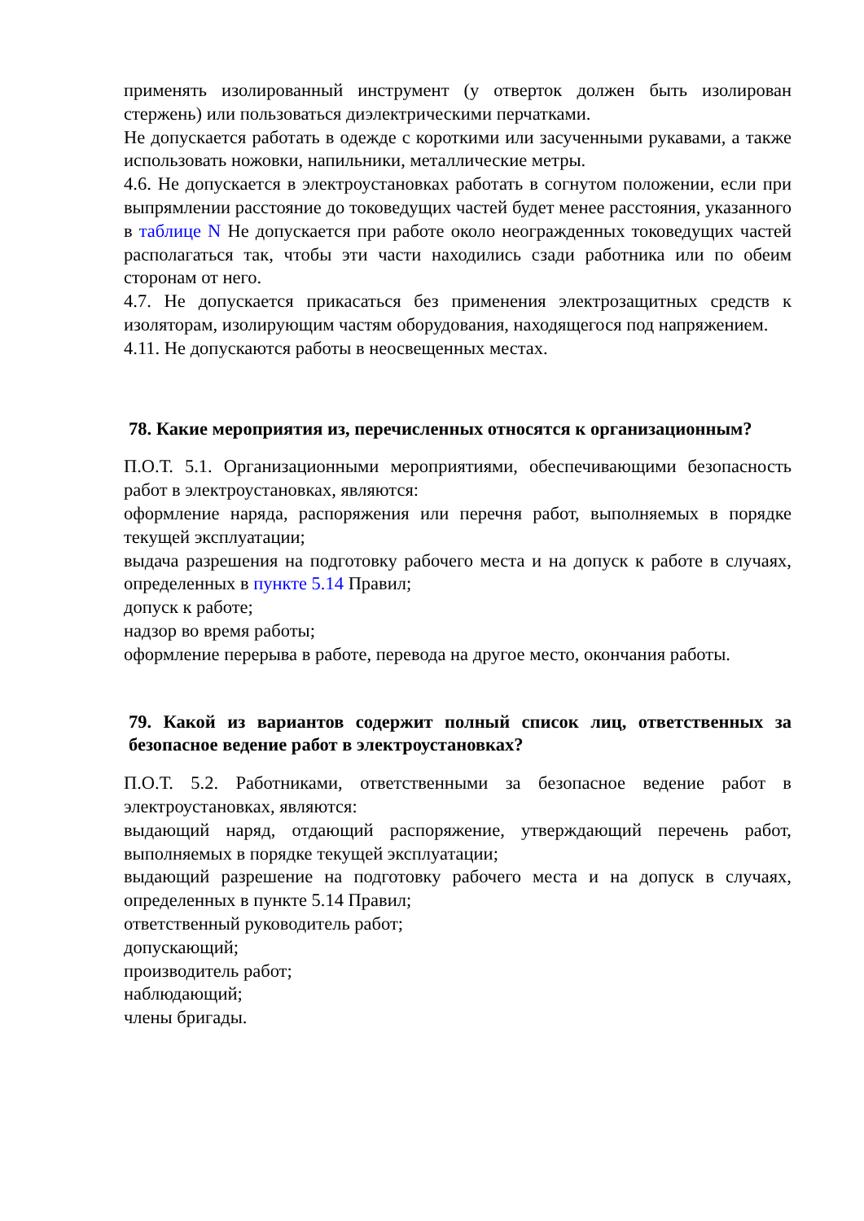применять изолированный инструмент (у отверток должен быть изолирован стержень) или пользоваться диэлектрическими перчатками.
Не допускается работать в одежде с короткими или засученными рукавами, а также использовать ножовки, напильники, металлические метры.
4.6. Не допускается в электроустановках работать в согнутом положении, если при выпрямлении расстояние до токоведущих частей будет менее расстояния, указанного в таблице N Не допускается при работе около неогражденных токоведущих частей располагаться так, чтобы эти части находились сзади работника или по обеим сторонам от него.
4.7. Не допускается прикасаться без применения электрозащитных средств к изоляторам, изолирующим частям оборудования, находящегося под напряжением.
4.11. Не допускаются работы в неосвещенных местах.
78. Какие мероприятия из, перечисленных относятся к организационным?
П.О.Т. 5.1. Организационными мероприятиями, обеспечивающими безопасность работ в электроустановках, являются:
оформление наряда, распоряжения или перечня работ, выполняемых в порядке текущей эксплуатации;
выдача разрешения на подготовку рабочего места и на допуск к работе в случаях, определенных в пункте 5.14 Правил;
допуск к работе;
надзор во время работы;
оформление перерыва в работе, перевода на другое место, окончания работы.
79. Какой из вариантов содержит полный список лиц, ответственных за безопасное ведение работ в электроустановках?
П.О.Т. 5.2. Работниками, ответственными за безопасное ведение работ в электроустановках, являются:
выдающий наряд, отдающий распоряжение, утверждающий перечень работ, выполняемых в порядке текущей эксплуатации;
выдающий разрешение на подготовку рабочего места и на допуск в случаях, определенных в пункте 5.14 Правил;
ответственный руководитель работ;
допускающий;
производитель работ;
наблюдающий;
члены бригады.